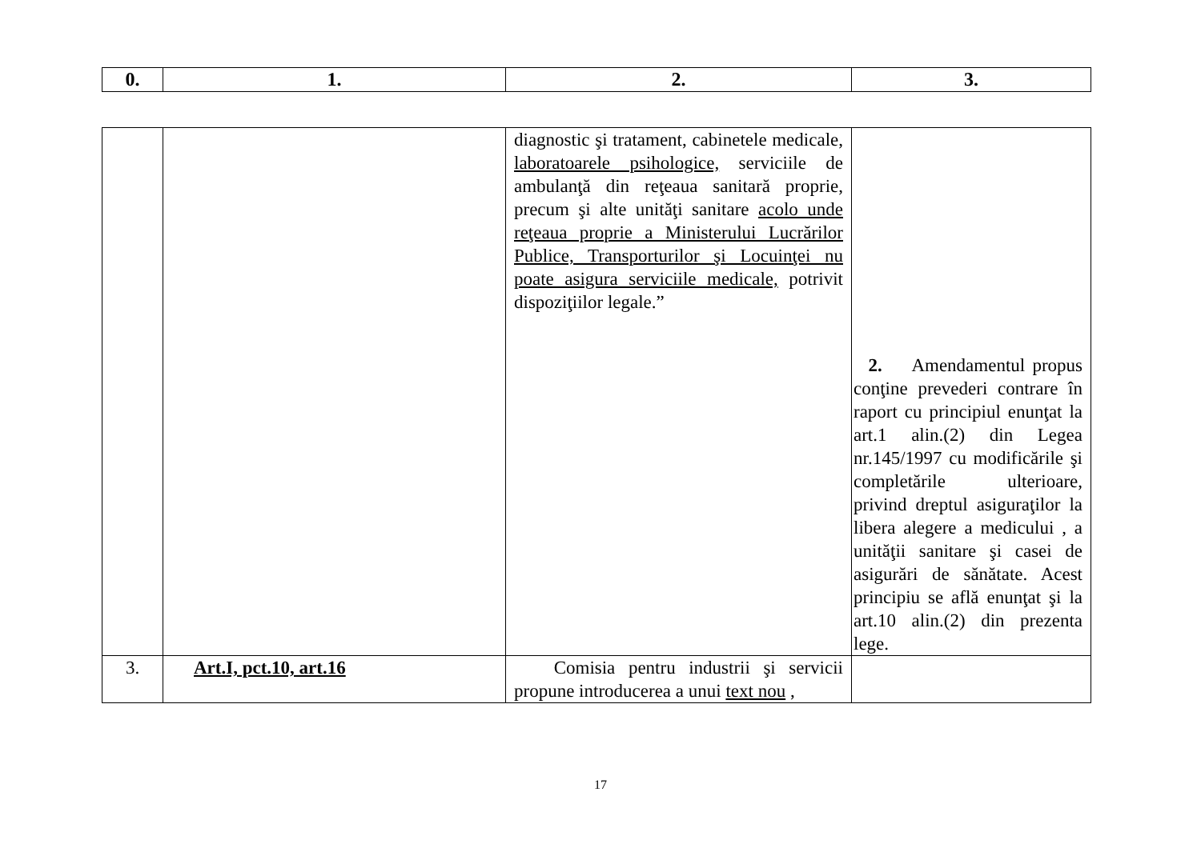| 0. | 1. | 2. | 3. |
| --- | --- | --- | --- |
| | | diagnostic şi tratament, cabinetele medicale, laboratoarele psihologice, serviciile de ambulanţă din reţeaua sanitară proprie, precum şi alte unităţi sanitare acolo unde reţeaua proprie a Ministerului Lucrărilor Publice, Transporturilor şi Locuinţei nu poate asigura serviciile medicale, potrivit dispoziţiilor legale.” | 2. Amendamentul propus conţine prevederi contrare în raport cu principiul enunţat la art.1 alin.(2) din Legea nr.145/1997 cu modificările şi completările ulterioare, privind dreptul asiguraţilor la libera alegere a medicului , a unităţii sanitare şi casei de asigurări de sănătate. Acest principiu se află enunţat şi la art.10 alin.(2) din prezenta lege. |
| 3. | Art.I, pct.10, art.16 | Comisia pentru industrii şi servicii propune introducerea a unui text nou , | |
17